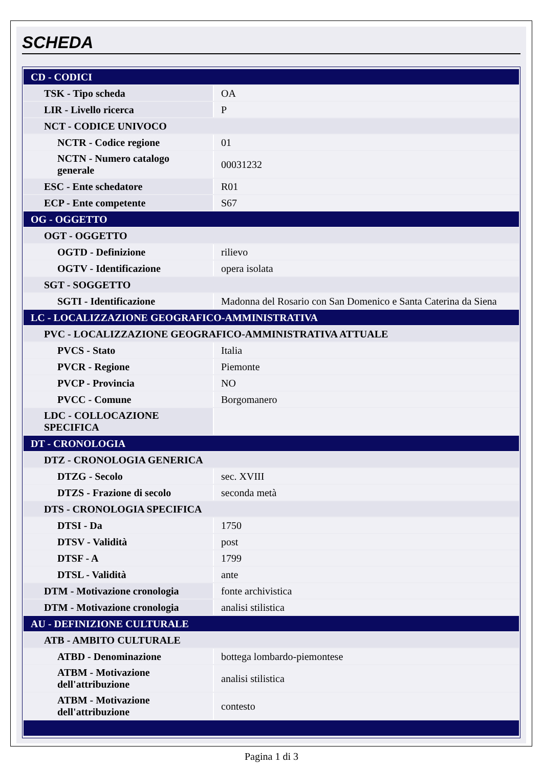SCHEDA
| CD - CODICI | |
| TSK - Tipo scheda | OA |
| LIR - Livello ricerca | P |
| NCT - CODICE UNIVOCO | |
| NCTR - Codice regione | 01 |
| NCTN - Numero catalogo generale | 00031232 |
| ESC - Ente schedatore | R01 |
| ECP - Ente competente | S67 |
| OG - OGGETTO | |
| OGT - OGGETTO | |
| OGTD - Definizione | rilievo |
| OGTV - Identificazione | opera isolata |
| SGT - SOGGETTO | |
| SGTI - Identificazione | Madonna del Rosario con San Domenico e Santa Caterina da Siena |
| LC - LOCALIZZAZIONE GEOGRAFICO-AMMINISTRATIVA | |
| PVC - LOCALIZZAZIONE GEOGRAFICO-AMMINISTRATIVA ATTUALE | |
| PVCS - Stato | Italia |
| PVCR - Regione | Piemonte |
| PVCP - Provincia | NO |
| PVCC - Comune | Borgomanero |
| LDC - COLLOCAZIONE SPECIFICA | |
| DT - CRONOLOGIA | |
| DTZ - CRONOLOGIA GENERICA | |
| DTZG - Secolo | sec. XVIII |
| DTZS - Frazione di secolo | seconda metà |
| DTS - CRONOLOGIA SPECIFICA | |
| DTSI - Da | 1750 |
| DTSV - Validità | post |
| DTSF - A | 1799 |
| DTSL - Validità | ante |
| DTM - Motivazione cronologia | fonte archivistica |
| DTM - Motivazione cronologia | analisi stilistica |
| AU - DEFINIZIONE CULTURALE | |
| ATB - AMBITO CULTURALE | |
| ATBD - Denominazione | bottega lombardo-piemontese |
| ATBM - Motivazione dell'attribuzione | analisi stilistica |
| ATBM - Motivazione dell'attribuzione | contesto |
Pagina 1 di 3